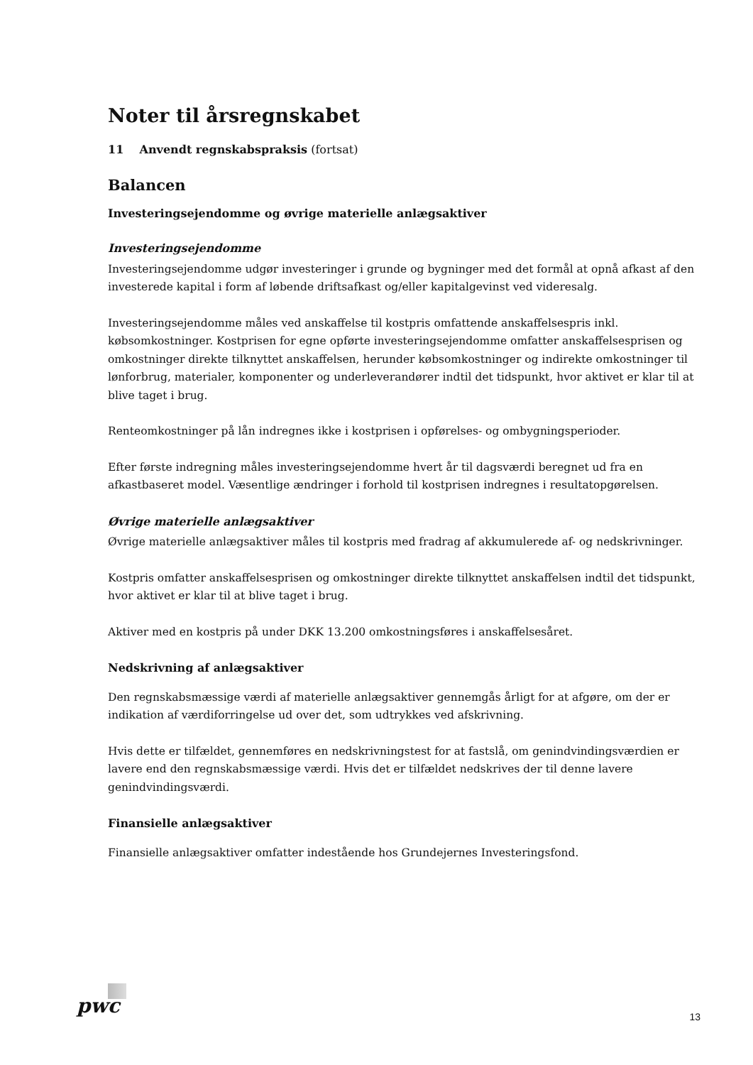Noter til årsregnskabet
11 Anvendt regnskabspraksis (fortsat)
Balancen
Investeringsejendomme og øvrige materielle anlægsaktiver
Investeringsejendomme
Investeringsejendomme udgør investeringer i grunde og bygninger med det formål at opnå afkast af den investerede kapital i form af løbende driftsafkast og/eller kapitalgevinst ved videresalg.
Investeringsejendomme måles ved anskaffelse til kostpris omfattende anskaffelsespris inkl. købsomkostninger. Kostprisen for egne opførte investeringsejendomme omfatter anskaffelsesprisen og omkostninger direkte tilknyttet anskaffelsen, herunder købsomkostninger og indirekte omkostninger til lønforbrug, materialer, komponenter og underleverandører indtil det tidspunkt, hvor aktivet er klar til at blive taget i brug.
Renteomkostninger på lån indregnes ikke i kostprisen i opførelses- og ombygningsperioder.
Efter første indregning måles investeringsejendomme hvert år til dagsværdi beregnet ud fra en afkastbaseret model. Væsentlige ændringer i forhold til kostprisen indregnes i resultatopgørelsen.
Øvrige materielle anlægsaktiver
Øvrige materielle anlægsaktiver måles til kostpris med fradrag af akkumulerede af- og nedskrivninger.
Kostpris omfatter anskaffelsesprisen og omkostninger direkte tilknyttet anskaffelsen indtil det tidspunkt, hvor aktivet er klar til at blive taget i brug.
Aktiver med en kostpris på under DKK 13.200 omkostningsføres i anskaffelsesåret.
Nedskrivning af anlægsaktiver
Den regnskabsmæssige værdi af materielle anlægsaktiver gennemgås årligt for at afgøre, om der er indikation af værdiforringelse ud over det, som udtrykkes ved afskrivning.
Hvis dette er tilfældet, gennemføres en nedskrivningstest for at fastslå, om genindvindingsværdien er lavere end den regnskabsmæssige værdi. Hvis det er tilfældet nedskrives der til denne lavere genindvindingsværdi.
Finansielle anlægsaktiver
Finansielle anlægsaktiver omfatter indestående hos Grundejernes Investeringsfond.
pwc 13